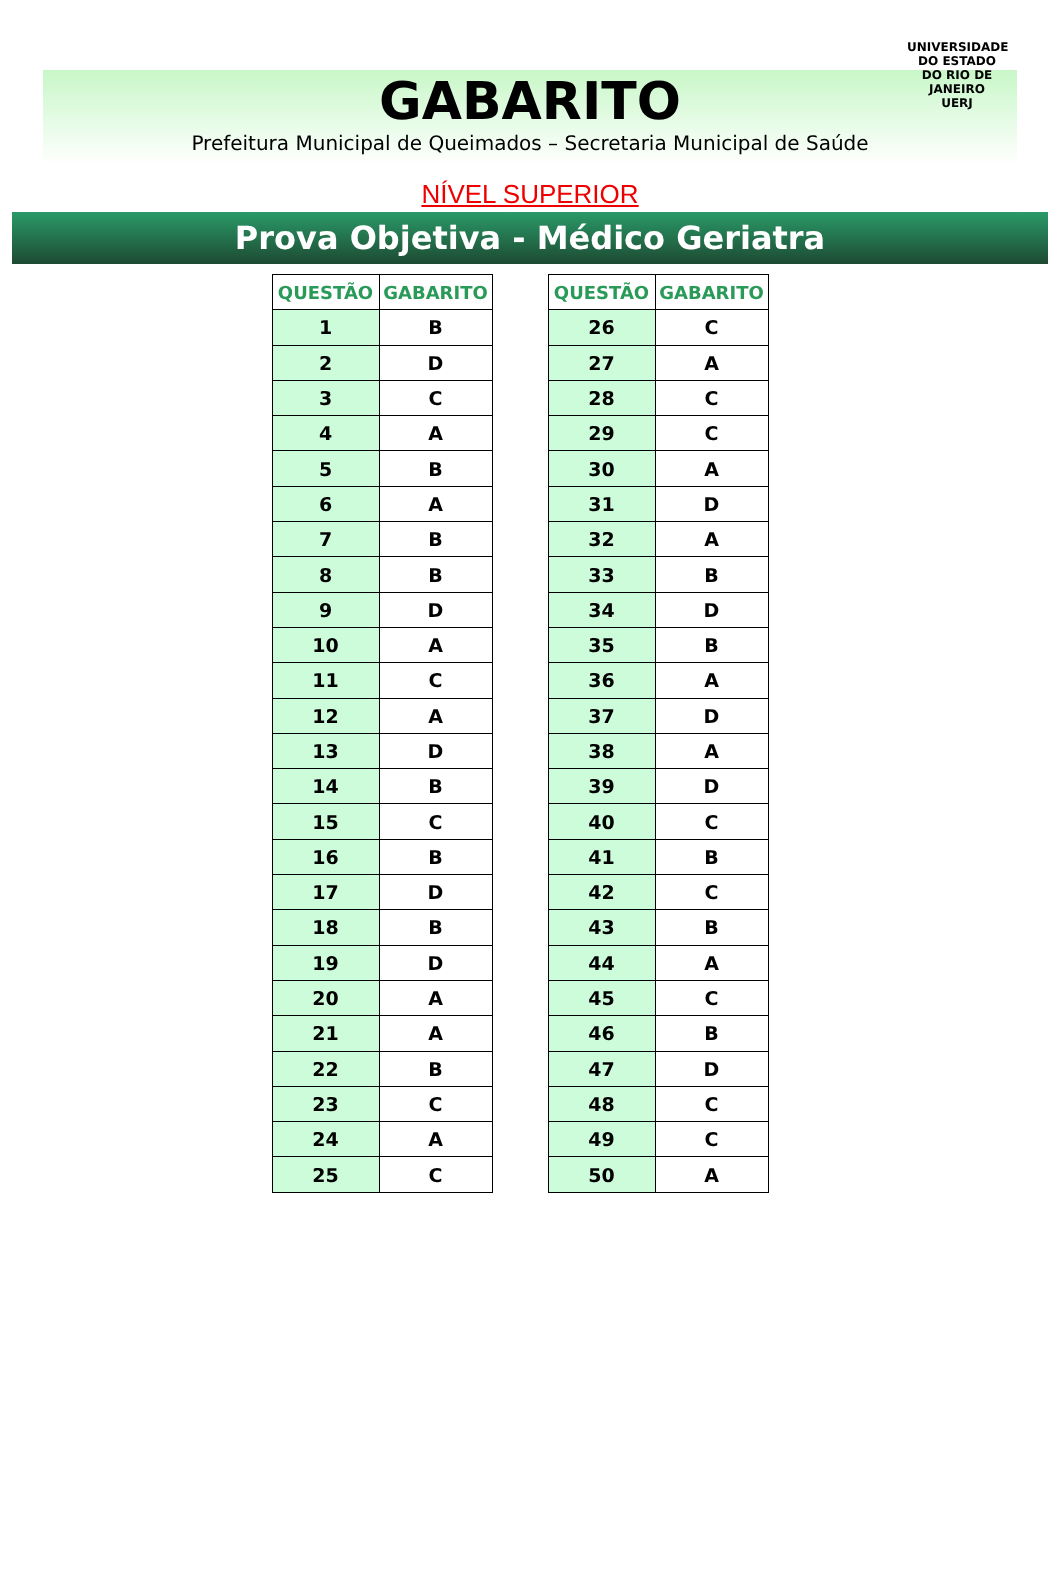UNIVERSIDADE DO ESTADO DO RIO DE JANEIRO
UERJ
GABARITO
Prefeitura Municipal de Queimados – Secretaria Municipal de Saúde
NÍVEL SUPERIOR
Prova Objetiva - Médico Geriatra
| QUESTÃO | GABARITO |
| --- | --- |
| 1 | B |
| 2 | D |
| 3 | C |
| 4 | A |
| 5 | B |
| 6 | A |
| 7 | B |
| 8 | B |
| 9 | D |
| 10 | A |
| 11 | C |
| 12 | A |
| 13 | D |
| 14 | B |
| 15 | C |
| 16 | B |
| 17 | D |
| 18 | B |
| 19 | D |
| 20 | A |
| 21 | A |
| 22 | B |
| 23 | C |
| 24 | A |
| 25 | C |
| QUESTÃO | GABARITO |
| --- | --- |
| 26 | C |
| 27 | A |
| 28 | C |
| 29 | C |
| 30 | A |
| 31 | D |
| 32 | A |
| 33 | B |
| 34 | D |
| 35 | B |
| 36 | A |
| 37 | D |
| 38 | A |
| 39 | D |
| 40 | C |
| 41 | B |
| 42 | C |
| 43 | B |
| 44 | A |
| 45 | C |
| 46 | B |
| 47 | D |
| 48 | C |
| 49 | C |
| 50 | A |